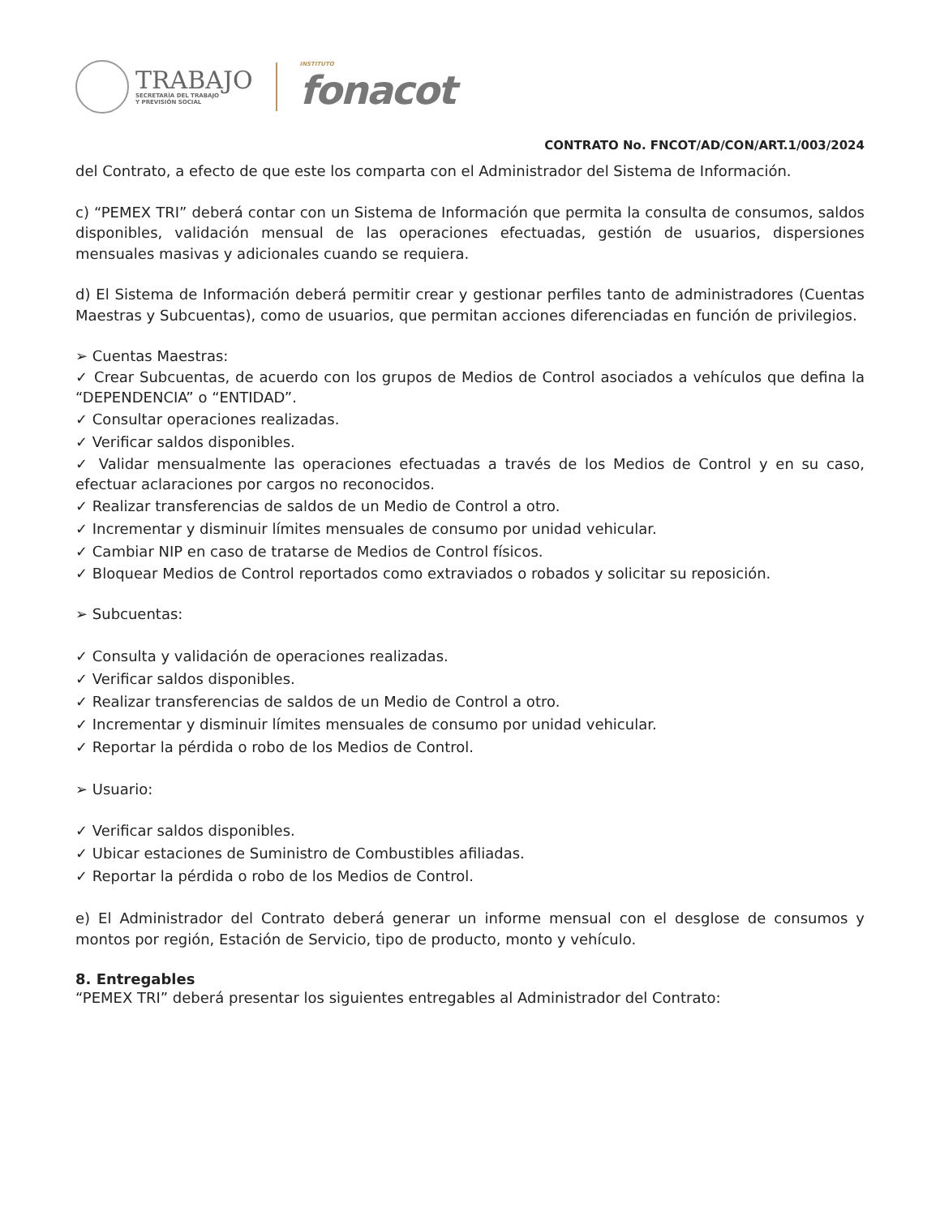TRABAJO
SECRETARÍA DEL TRABAJO
Y PREVISIÓN SOCIAL
INSTITUTO
fonacot
CONTRATO No. FNCOT/AD/CON/ART.1/003/2024
del Contrato, a efecto de que este los comparta con el Administrador del Sistema de Información.
c) “PEMEX TRI” deberá contar con un Sistema de Información que permita la consulta de consumos, saldos disponibles, validación mensual de las operaciones efectuadas, gestión de usuarios, dispersiones mensuales masivas y adicionales cuando se requiera.
d) El Sistema de Información deberá permitir crear y gestionar perfiles tanto de administradores (Cuentas Maestras y Subcuentas), como de usuarios, que permitan acciones diferenciadas en función de privilegios.
➢ Cuentas Maestras:
✓ Crear Subcuentas, de acuerdo con los grupos de Medios de Control asociados a vehículos que defina la “DEPENDENCIA” o “ENTIDAD”.
✓ Consultar operaciones realizadas.
✓ Verificar saldos disponibles.
✓ Validar mensualmente las operaciones efectuadas a través de los Medios de Control y en su caso, efectuar aclaraciones por cargos no reconocidos.
✓ Realizar transferencias de saldos de un Medio de Control a otro.
✓ Incrementar y disminuir límites mensuales de consumo por unidad vehicular.
✓ Cambiar NIP en caso de tratarse de Medios de Control físicos.
✓ Bloquear Medios de Control reportados como extraviados o robados y solicitar su reposición.
➢ Subcuentas:
✓ Consulta y validación de operaciones realizadas.
✓ Verificar saldos disponibles.
✓ Realizar transferencias de saldos de un Medio de Control a otro.
✓ Incrementar y disminuir límites mensuales de consumo por unidad vehicular.
✓ Reportar la pérdida o robo de los Medios de Control.
➢ Usuario:
✓ Verificar saldos disponibles.
✓ Ubicar estaciones de Suministro de Combustibles afiliadas.
✓ Reportar la pérdida o robo de los Medios de Control.
e) El Administrador del Contrato deberá generar un informe mensual con el desglose de consumos y montos por región, Estación de Servicio, tipo de producto, monto y vehículo.
8. Entregables
“PEMEX TRI” deberá presentar los siguientes entregables al Administrador del Contrato: